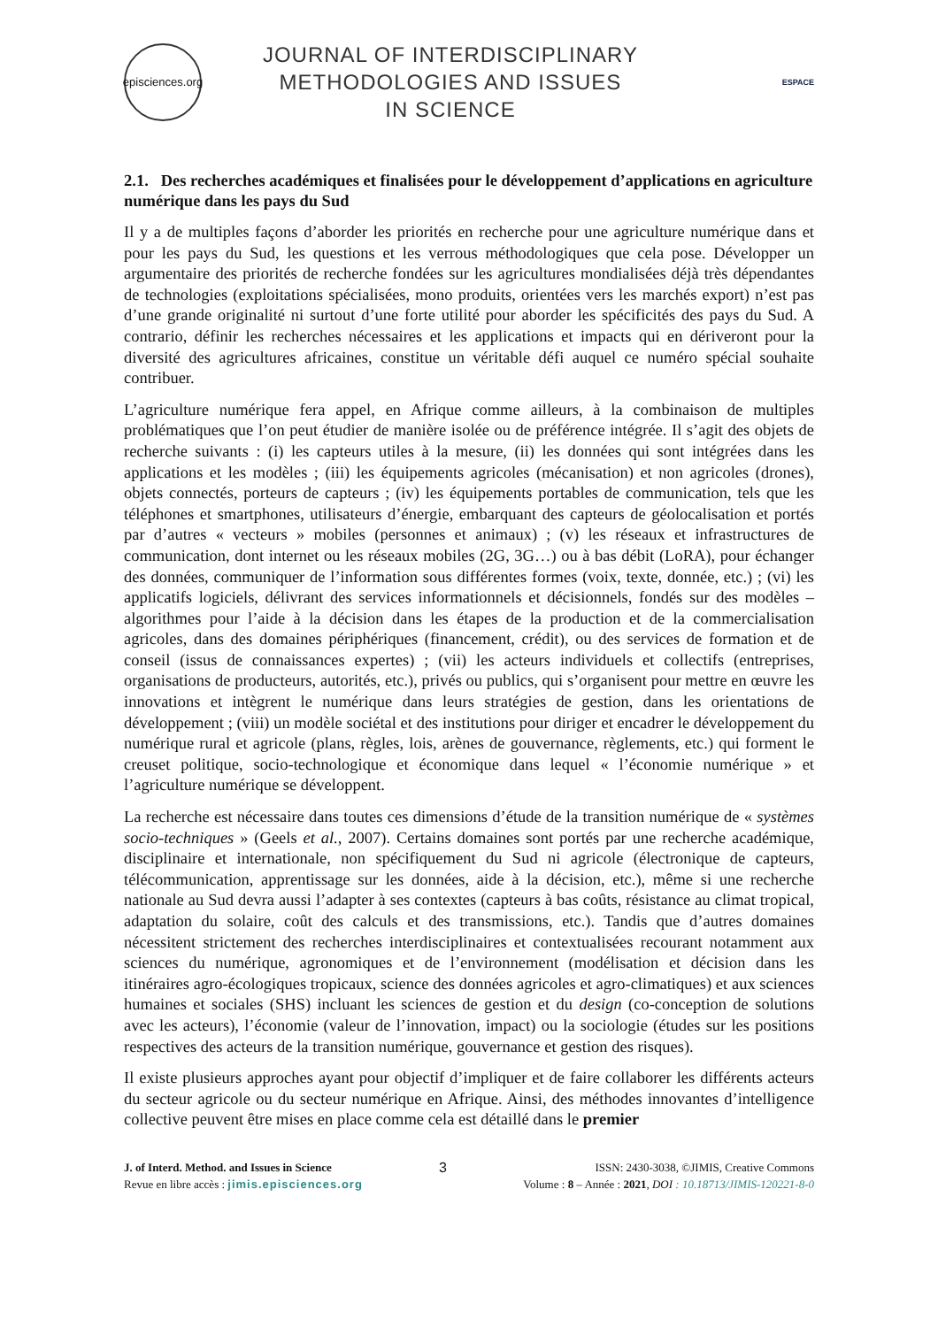episciences.org
JOURNAL OF INTERDISCIPLINARY
METHODOLOGIES AND ISSUES
IN SCIENCE
ESPACE
2.1. Des recherches académiques et finalisées pour le développement d’applications en agriculture numérique dans les pays du Sud
Il y a de multiples façons d’aborder les priorités en recherche pour une agriculture numérique dans et pour les pays du Sud, les questions et les verrous méthodologiques que cela pose. Développer un argumentaire des priorités de recherche fondées sur les agricultures mondialisées déjà très dépendantes de technologies (exploitations spécialisées, mono produits, orientées vers les marchés export) n’est pas d’une grande originalité ni surtout d’une forte utilité pour aborder les spécificités des pays du Sud. A contrario, définir les recherches nécessaires et les applications et impacts qui en dériveront pour la diversité des agricultures africaines, constitue un véritable défi auquel ce numéro spécial souhaite contribuer.
L’agriculture numérique fera appel, en Afrique comme ailleurs, à la combinaison de multiples problématiques que l’on peut étudier de manière isolée ou de préférence intégrée. Il s’agit des objets de recherche suivants : (i) les capteurs utiles à la mesure, (ii) les données qui sont intégrées dans les applications et les modèles ; (iii) les équipements agricoles (mécanisation) et non agricoles (drones), objets connectés, porteurs de capteurs ; (iv) les équipements portables de communication, tels que les téléphones et smartphones, utilisateurs d’énergie, embarquant des capteurs de géolocalisation et portés par d’autres « vecteurs » mobiles (personnes et animaux) ; (v) les réseaux et infrastructures de communication, dont internet ou les réseaux mobiles (2G, 3G…) ou à bas débit (LoRA), pour échanger des données, communiquer de l’information sous différentes formes (voix, texte, donnée, etc.) ; (vi) les applicatifs logiciels, délivrant des services informationnels et décisionnels, fondés sur des modèles – algorithmes pour l’aide à la décision dans les étapes de la production et de la commercialisation agricoles, dans des domaines périphériques (financement, crédit), ou des services de formation et de conseil (issus de connaissances expertes) ; (vii) les acteurs individuels et collectifs (entreprises, organisations de producteurs, autorités, etc.), privés ou publics, qui s’organisent pour mettre en œuvre les innovations et intègrent le numérique dans leurs stratégies de gestion, dans les orientations de développement ; (viii) un modèle sociétal et des institutions pour diriger et encadrer le développement du numérique rural et agricole (plans, règles, lois, arènes de gouvernance, règlements, etc.) qui forment le creuset politique, socio-technologique et économique dans lequel « l’économie numérique » et l’agriculture numérique se développent.
La recherche est nécessaire dans toutes ces dimensions d’étude de la transition numérique de « systèmes socio-techniques » (Geels et al., 2007). Certains domaines sont portés par une recherche académique, disciplinaire et internationale, non spécifiquement du Sud ni agricole (électronique de capteurs, télécommunication, apprentissage sur les données, aide à la décision, etc.), même si une recherche nationale au Sud devra aussi l’adapter à ses contextes (capteurs à bas coûts, résistance au climat tropical, adaptation du solaire, coût des calculs et des transmissions, etc.). Tandis que d’autres domaines nécessitent strictement des recherches interdisciplinaires et contextualisées recourant notamment aux sciences du numérique, agronomiques et de l’environnement (modélisation et décision dans les itinéraires agro-écologiques tropicaux, science des données agricoles et agro-climatiques) et aux sciences humaines et sociales (SHS) incluant les sciences de gestion et du design (co-conception de solutions avec les acteurs), l’économie (valeur de l’innovation, impact) ou la sociologie (études sur les positions respectives des acteurs de la transition numérique, gouvernance et gestion des risques).
Il existe plusieurs approches ayant pour objectif d’impliquer et de faire collaborer les différents acteurs du secteur agricole ou du secteur numérique en Afrique. Ainsi, des méthodes innovantes d’intelligence collective peuvent être mises en place comme cela est détaillé dans le premier
J. of Interd. Method. and Issues in Science
Revue en libre accès : jimis.episciences.org
3
ISSN: 2430-3038, ©JIMIS, Creative Commons
Volume : 8 – Année : 2021, DOI : 10.18713/JIMIS-120221-8-0